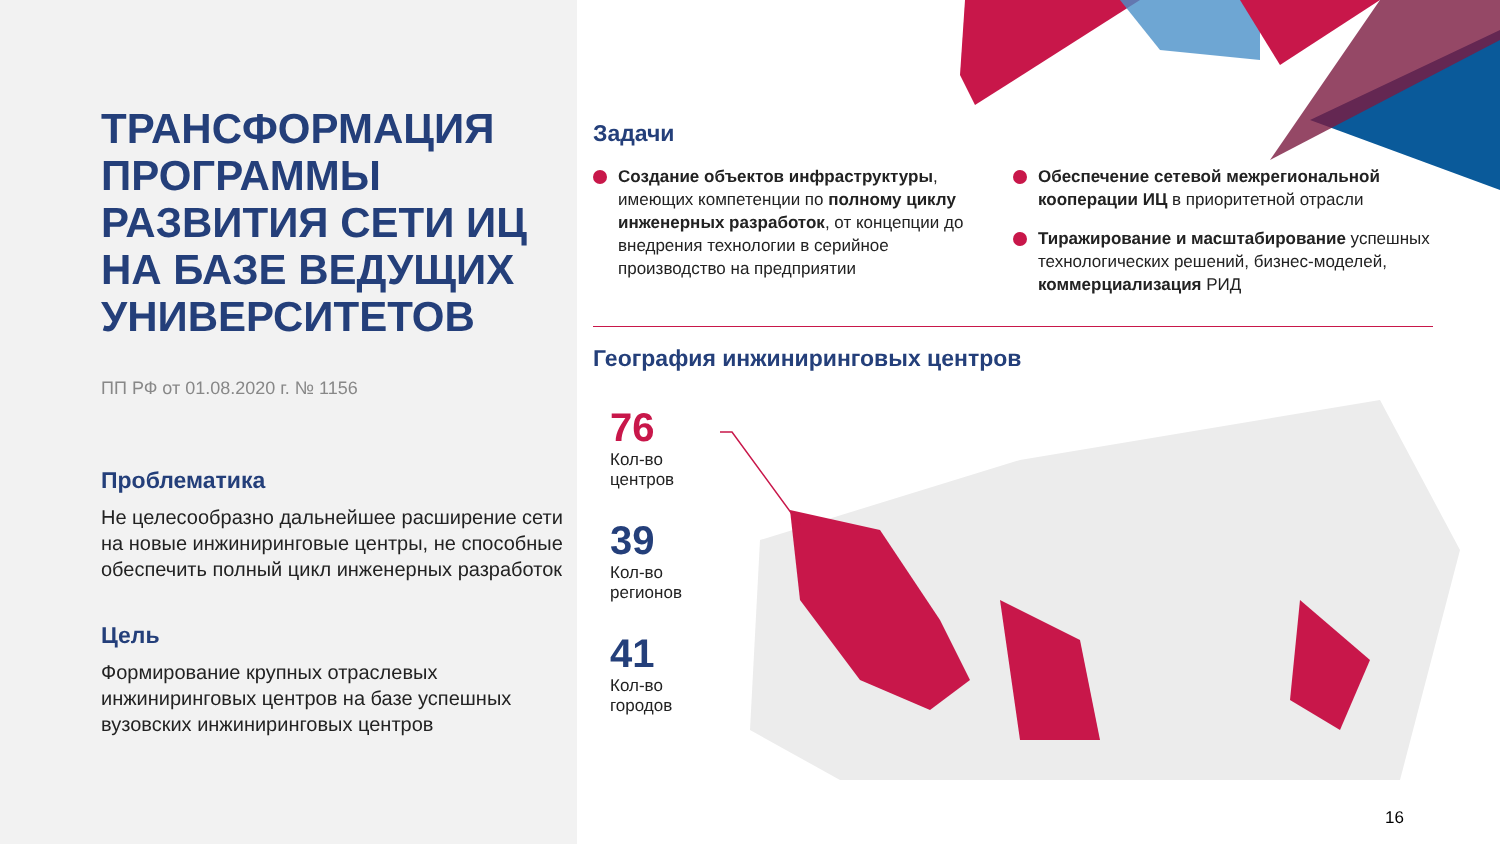ТРАНСФОРМАЦИЯ ПРОГРАММЫ РАЗВИТИЯ СЕТИ ИЦ НА БАЗЕ ВЕДУЩИХ УНИВЕРСИТЕТОВ
ПП РФ от 01.08.2020 г. № 1156
Проблематика
Не целесообразно дальнейшее расширение сети на новые инжиниринговые центры, не способные обеспечить полный цикл инженерных разработок
Цель
Формирование крупных отраслевых инжиниринговых центров на базе успешных вузовских инжиниринговых центров
Задачи
Создание объектов инфраструктуры, имеющих компетенции по полному циклу инженерных разработок, от концепции до внедрения технологии в серийное производство на предприятии
Обеспечение сетевой межрегиональной кооперации ИЦ в приоритетной отрасли
Тиражирование и масштабирование успешных технологических решений, бизнес-моделей, коммерциализация РИД
География инжиниринговых центров
76
Кол-во
центров
39
Кол-во
регионов
41
Кол-во
городов
16